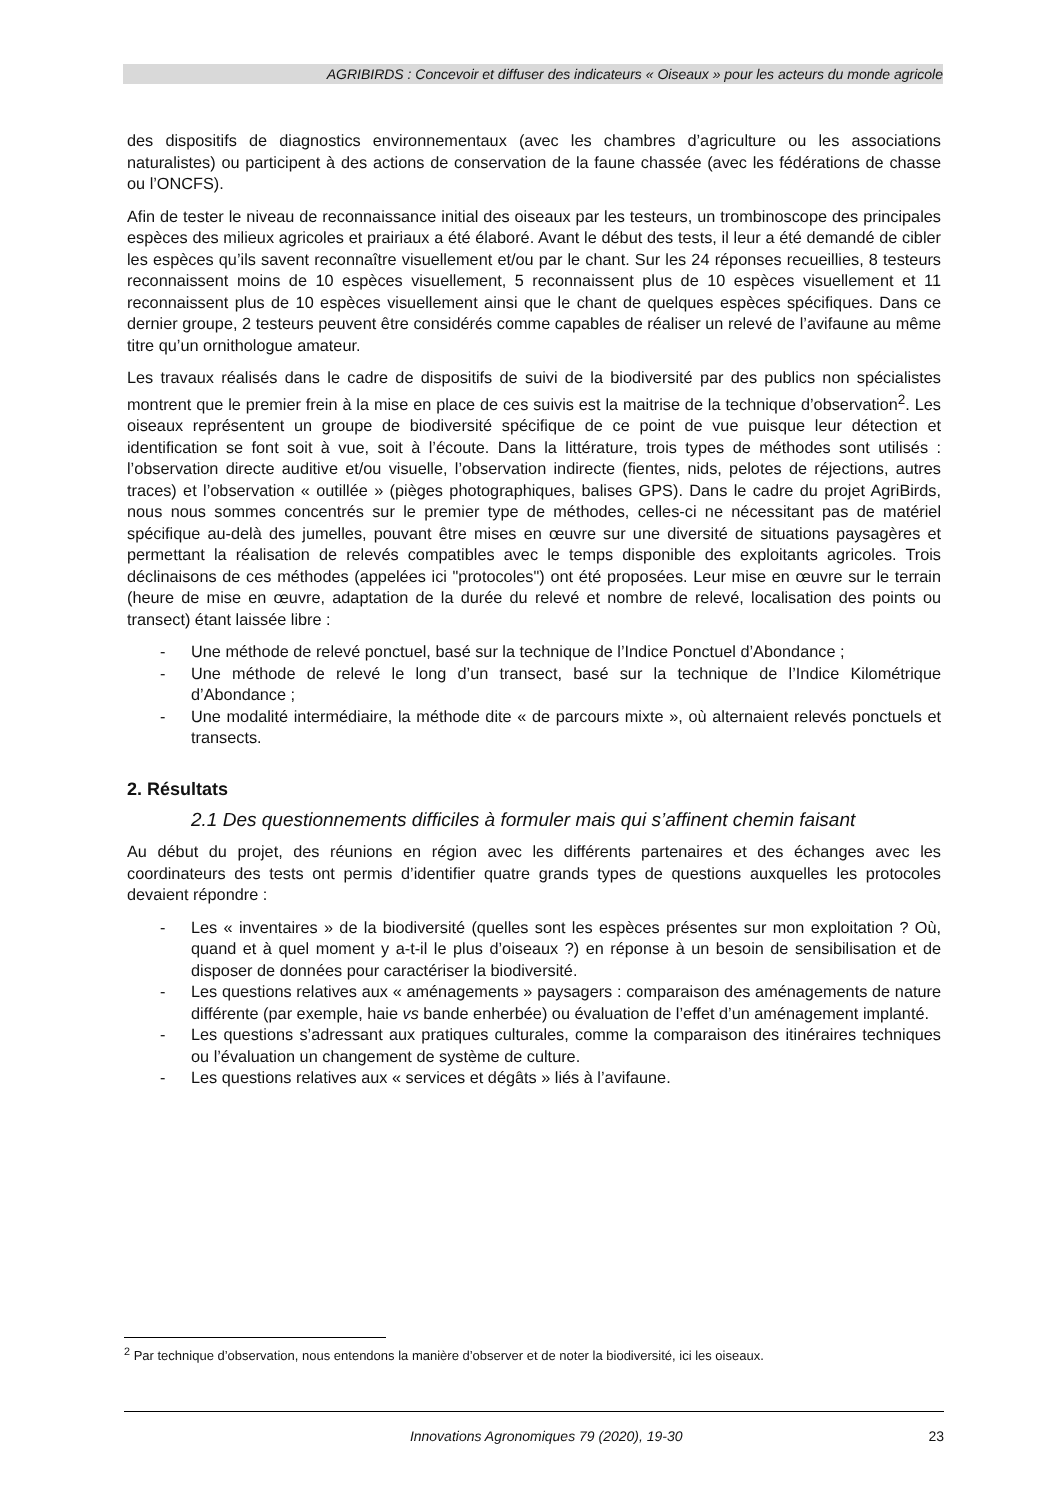AGRIBIRDS : Concevoir et diffuser des indicateurs « Oiseaux » pour les acteurs du monde agricole
des dispositifs de diagnostics environnementaux (avec les chambres d’agriculture ou les associations naturalistes) ou participent à des actions de conservation de la faune chassée (avec les fédérations de chasse ou l’ONCFS).
Afin de tester le niveau de reconnaissance initial des oiseaux par les testeurs, un trombinoscope des principales espèces des milieux agricoles et prairiaux a été élaboré. Avant le début des tests, il leur a été demandé de cibler les espèces qu’ils savent reconnaître visuellement et/ou par le chant. Sur les 24 réponses recueillies, 8 testeurs reconnaissent moins de 10 espèces visuellement, 5 reconnaissent plus de 10 espèces visuellement et 11 reconnaissent plus de 10 espèces visuellement ainsi que le chant de quelques espèces spécifiques. Dans ce dernier groupe, 2 testeurs peuvent être considérés comme capables de réaliser un relevé de l’avifaune au même titre qu’un ornithologue amateur.
Les travaux réalisés dans le cadre de dispositifs de suivi de la biodiversité par des publics non spécialistes montrent que le premier frein à la mise en place de ces suivis est la maitrise de la technique d’observation<sup>2</sup>. Les oiseaux représentent un groupe de biodiversité spécifique de ce point de vue puisque leur détection et identification se font soit à vue, soit à l’écoute. Dans la littérature, trois types de méthodes sont utilisés : l’observation directe auditive et/ou visuelle, l’observation indirecte (fientes, nids, pelotes de réjections, autres traces) et l’observation « outillée » (pièges photographiques, balises GPS). Dans le cadre du projet AgriBirds, nous nous sommes concentrés sur le premier type de méthodes, celles-ci ne nécessitant pas de matériel spécifique au-delà des jumelles, pouvant être mises en œuvre sur une diversité de situations paysagères et permettant la réalisation de relevés compatibles avec le temps disponible des exploitants agricoles. Trois déclinaisons de ces méthodes (appelées ici "protocoles") ont été proposées. Leur mise en œuvre sur le terrain (heure de mise en œuvre, adaptation de la durée du relevé et nombre de relevé, localisation des points ou transect) étant laissée libre :
- Une méthode de relevé ponctuel, basé sur la technique de l’Indice Ponctuel d’Abondance ;
- Une méthode de relevé le long d’un transect, basé sur la technique de l’Indice Kilométrique d’Abondance ;
- Une modalité intermédiaire, la méthode dite « de parcours mixte », où alternaient relevés ponctuels et transects.
2. Résultats
2.1 Des questionnements difficiles à formuler mais qui s’affinent chemin faisant
Au début du projet, des réunions en région avec les différents partenaires et des échanges avec les coordinateurs des tests ont permis d’identifier quatre grands types de questions auxquelles les protocoles devaient répondre :
- Les « inventaires » de la biodiversité (quelles sont les espèces présentes sur mon exploitation ? Où, quand et à quel moment y a-t-il le plus d’oiseaux ?) en réponse à un besoin de sensibilisation et de disposer de données pour caractériser la biodiversité.
- Les questions relatives aux « aménagements » paysagers : comparaison des aménagements de nature différente (par exemple, haie vs bande enherbée) ou évaluation de l’effet d’un aménagement implanté.
- Les questions s’adressant aux pratiques culturales, comme la comparaison des itinéraires techniques ou l’évaluation un changement de système de culture.
- Les questions relatives aux « services et dégâts » liés à l’avifaune.
<sup>2</sup> Par technique d’observation, nous entendons la manière d’observer et de noter la biodiversité, ici les oiseaux.
Innovations Agronomiques 79 (2020), 19-30 23